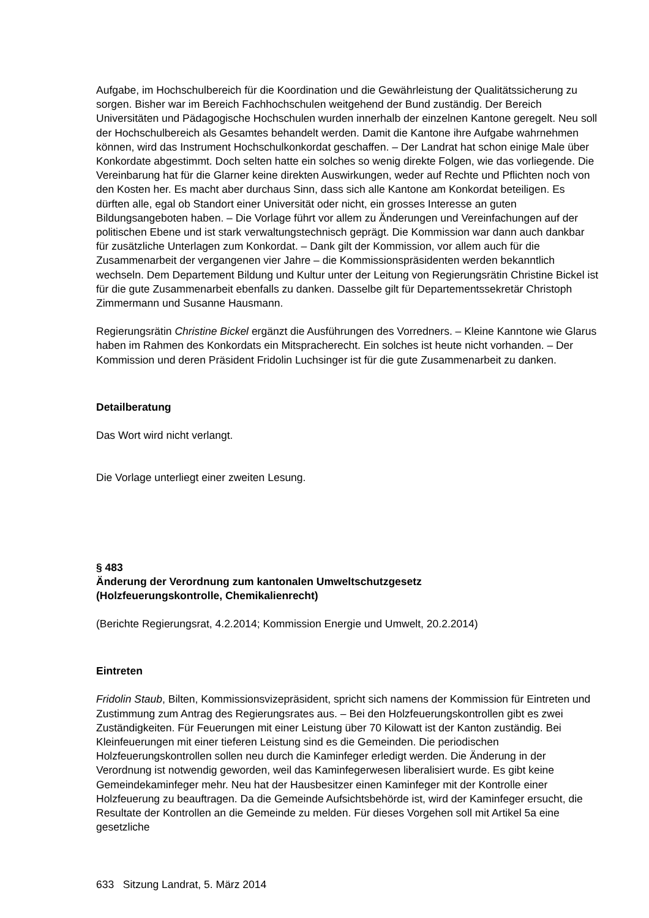Aufgabe, im Hochschulbereich für die Koordination und die Gewährleistung der Qualitätssicherung zu sorgen. Bisher war im Bereich Fachhochschulen weitgehend der Bund zuständig. Der Bereich Universitäten und Pädagogische Hochschulen wurden innerhalb der einzelnen Kantone geregelt. Neu soll der Hochschulbereich als Gesamtes behandelt werden. Damit die Kantone ihre Aufgabe wahrnehmen können, wird das Instrument Hochschulkonkordat geschaffen. – Der Landrat hat schon einige Male über Konkordate abgestimmt. Doch selten hatte ein solches so wenig direkte Folgen, wie das vorliegende. Die Vereinbarung hat für die Glarner keine direkten Auswirkungen, weder auf Rechte und Pflichten noch von den Kosten her. Es macht aber durchaus Sinn, dass sich alle Kantone am Konkordat beteiligen. Es dürften alle, egal ob Standort einer Universität oder nicht, ein grosses Interesse an guten Bildungsangeboten haben. – Die Vorlage führt vor allem zu Änderungen und Vereinfachungen auf der politischen Ebene und ist stark verwaltungstechnisch geprägt. Die Kommission war dann auch dankbar für zusätzliche Unterlagen zum Konkordat. – Dank gilt der Kommission, vor allem auch für die Zusammenarbeit der vergangenen vier Jahre – die Kommissionspräsidenten werden bekanntlich wechseln. Dem Departement Bildung und Kultur unter der Leitung von Regierungsrätin Christine Bickel ist für die gute Zusammenarbeit ebenfalls zu danken. Dasselbe gilt für Departementssekretär Christoph Zimmermann und Susanne Hausmann.
Regierungsrätin Christine Bickel ergänzt die Ausführungen des Vorredners. – Kleine Kanntone wie Glarus haben im Rahmen des Konkordats ein Mitspracherecht. Ein solches ist heute nicht vorhanden. – Der Kommission und deren Präsident Fridolin Luchsinger ist für die gute Zusammenarbeit zu danken.
Detailberatung
Das Wort wird nicht verlangt.
Die Vorlage unterliegt einer zweiten Lesung.
§ 483
Änderung der Verordnung zum kantonalen Umweltschutzgesetz
(Holzfeuerungskontrolle, Chemikalienrecht)
(Berichte Regierungsrat, 4.2.2014; Kommission Energie und Umwelt, 20.2.2014)
Eintreten
Fridolin Staub, Bilten, Kommissionsvizepräsident, spricht sich namens der Kommission für Eintreten und Zustimmung zum Antrag des Regierungsrates aus. – Bei den Holzfeuerungskontrollen gibt es zwei Zuständigkeiten. Für Feuerungen mit einer Leistung über 70 Kilowatt ist der Kanton zuständig. Bei Kleinfeuerungen mit einer tieferen Leistung sind es die Gemeinden. Die periodischen Holzfeuerungskontrollen sollen neu durch die Kaminfeger erledigt werden. Die Änderung in der Verordnung ist notwendig geworden, weil das Kaminfegerwesen liberalisiert wurde. Es gibt keine Gemeindekaminfeger mehr. Neu hat der Hausbesitzer einen Kaminfeger mit der Kontrolle einer Holzfeuerung zu beauftragen. Da die Gemeinde Aufsichtsbehörde ist, wird der Kaminfeger ersucht, die Resultate der Kontrollen an die Gemeinde zu melden. Für dieses Vorgehen soll mit Artikel 5a eine gesetzliche
633 Sitzung Landrat, 5. März 2014